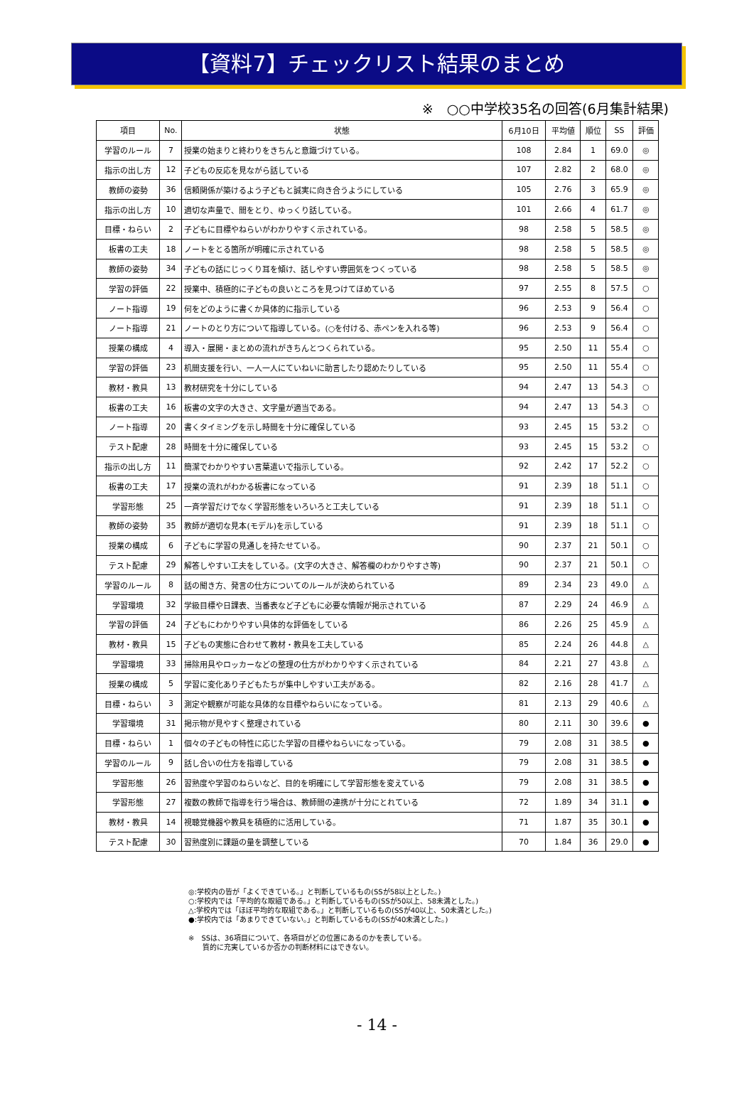【資料7】チェックリスト結果のまとめ
※　○○中学校35名の回答(6月集計結果)
| 項目 | No. | 状態 | 6月10日 | 平均値 | 順位 | SS | 評価 |
| --- | --- | --- | --- | --- | --- | --- | --- |
| 学習のルール | 7 | 授業の始まりと終わりをきちんと意識づけている。 | 108 | 2.84 | 1 | 69.0 | ◎ |
| 指示の出し方 | 12 | 子どもの反応を見ながら話している | 107 | 2.82 | 2 | 68.0 | ◎ |
| 教師の姿勢 | 36 | 信頼関係が築けるよう子どもと誠実に向き合うようにしている | 105 | 2.76 | 3 | 65.9 | ◎ |
| 指示の出し方 | 10 | 適切な声量で、間をとり、ゆっくり話している。 | 101 | 2.66 | 4 | 61.7 | ◎ |
| 目標・ねらい | 2 | 子どもに目標やねらいがわかりやすく示されている。 | 98 | 2.58 | 5 | 58.5 | ◎ |
| 板書の工夫 | 18 | ノートをとる箇所が明確に示されている | 98 | 2.58 | 5 | 58.5 | ◎ |
| 教師の姿勢 | 34 | 子どもの話にじっくり耳を傾け、話しやすい雰囲気をつくっている | 98 | 2.58 | 5 | 58.5 | ◎ |
| 学習の評価 | 22 | 授業中、積極的に子どもの良いところを見つけてほめている | 97 | 2.55 | 8 | 57.5 | ○ |
| ノート指導 | 19 | 何をどのように書くか具体的に指示している | 96 | 2.53 | 9 | 56.4 | ○ |
| ノート指導 | 21 | ノートのとり方について指導している。(○を付ける、赤ペンを入れる等) | 96 | 2.53 | 9 | 56.4 | ○ |
| 授業の構成 | 4 | 導入・展開・まとめの流れがきちんとつくられている。 | 95 | 2.50 | 11 | 55.4 | ○ |
| 学習の評価 | 23 | 机間支援を行い、一人一人にていねいに助言したり認めたりしている | 95 | 2.50 | 11 | 55.4 | ○ |
| 教材・教具 | 13 | 教材研究を十分にしている | 94 | 2.47 | 13 | 54.3 | ○ |
| 板書の工夫 | 16 | 板書の文字の大きさ、文字量が適当である。 | 94 | 2.47 | 13 | 54.3 | ○ |
| ノート指導 | 20 | 書くタイミングを示し時間を十分に確保している | 93 | 2.45 | 15 | 53.2 | ○ |
| テスト配慮 | 28 | 時間を十分に確保している | 93 | 2.45 | 15 | 53.2 | ○ |
| 指示の出し方 | 11 | 簡潔でわかりやすい言葉遣いで指示している。 | 92 | 2.42 | 17 | 52.2 | ○ |
| 板書の工夫 | 17 | 授業の流れがわかる板書になっている | 91 | 2.39 | 18 | 51.1 | ○ |
| 学習形態 | 25 | 一斉学習だけでなく学習形態をいろいろと工夫している | 91 | 2.39 | 18 | 51.1 | ○ |
| 教師の姿勢 | 35 | 教師が適切な見本(モデル)を示している | 91 | 2.39 | 18 | 51.1 | ○ |
| 授業の構成 | 6 | 子どもに学習の見通しを持たせている。 | 90 | 2.37 | 21 | 50.1 | ○ |
| テスト配慮 | 29 | 解答しやすい工夫をしている。(文字の大きさ、解答欄のわかりやすさ等) | 90 | 2.37 | 21 | 50.1 | ○ |
| 学習のルール | 8 | 話の聞き方、発言の仕方についてのルールが決められている | 89 | 2.34 | 23 | 49.0 | △ |
| 学習環境 | 32 | 学級目標や日課表、当番表など子どもに必要な情報が掲示されている | 87 | 2.29 | 24 | 46.9 | △ |
| 学習の評価 | 24 | 子どもにわかりやすい具体的な評価をしている | 86 | 2.26 | 25 | 45.9 | △ |
| 教材・教具 | 15 | 子どもの実態に合わせて教材・教具を工夫している | 85 | 2.24 | 26 | 44.8 | △ |
| 学習環境 | 33 | 掃除用具やロッカーなどの整理の仕方がわかりやすく示されている | 84 | 2.21 | 27 | 43.8 | △ |
| 授業の構成 | 5 | 学習に変化あり子どもたちが集中しやすい工夫がある。 | 82 | 2.16 | 28 | 41.7 | △ |
| 目標・ねらい | 3 | 測定や観察が可能な具体的な目標やねらいになっている。 | 81 | 2.13 | 29 | 40.6 | △ |
| 学習環境 | 31 | 掲示物が見やすく整理されている | 80 | 2.11 | 30 | 39.6 | ● |
| 目標・ねらい | 1 | 個々の子どもの特性に応じた学習の目標やねらいになっている。 | 79 | 2.08 | 31 | 38.5 | ● |
| 学習のルール | 9 | 話し合いの仕方を指導している | 79 | 2.08 | 31 | 38.5 | ● |
| 学習形態 | 26 | 習熟度や学習のねらいなど、目的を明確にして学習形態を変えている | 79 | 2.08 | 31 | 38.5 | ● |
| 学習形態 | 27 | 複数の教師で指導を行う場合は、教師間の連携が十分にとれている | 72 | 1.89 | 34 | 31.1 | ● |
| 教材・教具 | 14 | 視聴覚機器や教具を積極的に活用している。 | 71 | 1.87 | 35 | 30.1 | ● |
| テスト配慮 | 30 | 習熟度別に課題の量を調整している | 70 | 1.84 | 36 | 29.0 | ● |
◎:学校内の皆が「よくできている。」と判断しているもの(SSが58以上とした。)
○:学校内では「平均的な取組である。」と判断しているもの(SSが50以上、58未満とした。)
△:学校内では「ほぼ平均的な取組である。」と判断しているもの(SSが40以上、50未満とした。)
●:学校内では「あまりできていない。」と判断しているもの(SSが40未満とした。)
※　SSは、36項目について、各項目がどの位置にあるのかを表している。
　　質的に充実しているか否かの判断材料にはできない。
- 14 -